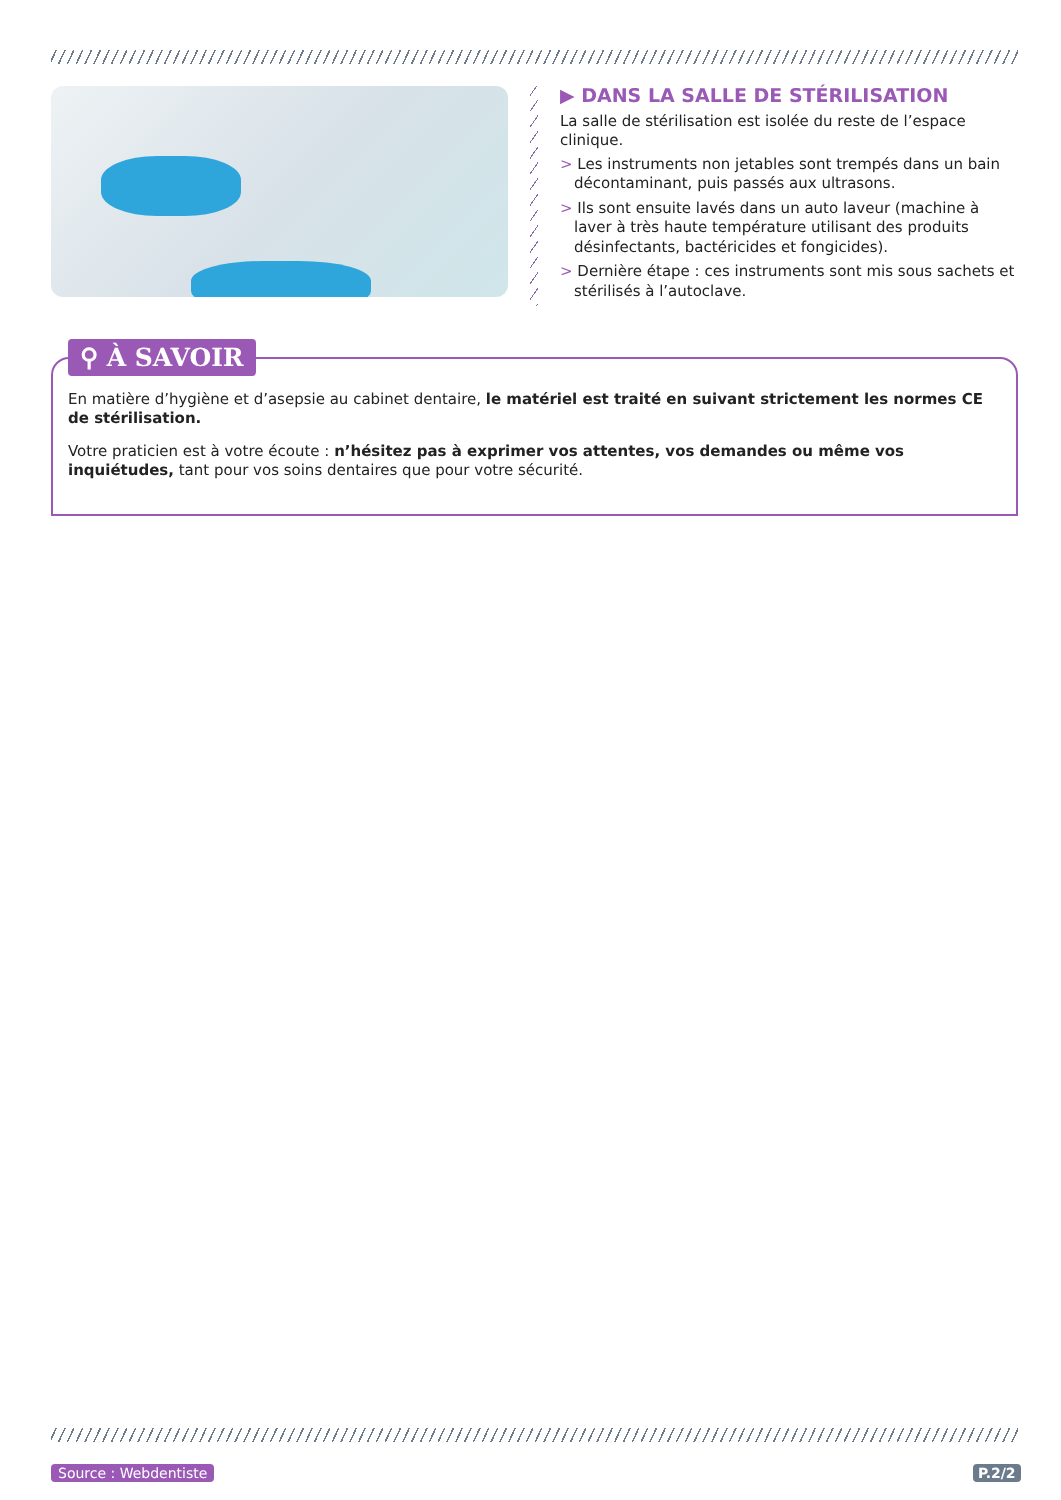▶ DANS LA SALLE DE STÉRILISATION
La salle de stérilisation est isolée du reste de l’espace clinique.
> Les instruments non jetables sont trempés dans un bain décontaminant, puis passés aux ultrasons.
> Ils sont ensuite lavés dans un auto laveur (machine à laver à très haute température utilisant des produits désinfectants, bactéricides et fongicides).
> Dernière étape : ces instruments sont mis sous sachets et stérilisés à l’autoclave.
⚲ À SAVOIR
En matière d’hygiène et d’asepsie au cabinet dentaire, le matériel est traité en suivant strictement les normes CE de stérilisation.
Votre praticien est à votre écoute : n’hésitez pas à exprimer vos attentes, vos demandes ou même vos inquiétudes, tant pour vos soins dentaires que pour votre sécurité.
Source : Webdentiste P.2/2